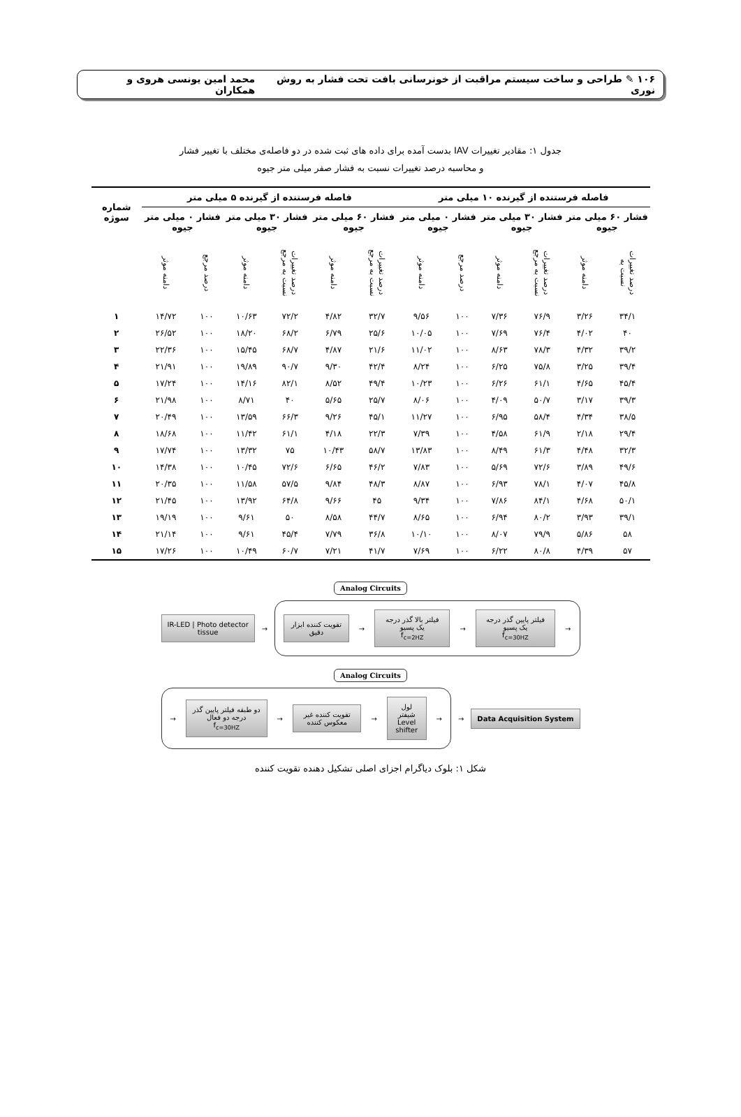۱۰۶ ✎ طراحی و ساخت سیستم مراقبت از خونرسانی بافت تحت فشار به روش نوری محمد امین یونسی هروی و همکاران
جدول ۱: مقادیر تغییرات IAV بدست آمده برای داده های ثبت شده در دو فاصله‌ی مختلف با تغییر فشار
و محاسبه درصد تغییرات نسبت به فشار صفر میلی متر جیوه
| فاصله فرستنده از گیرنده ۱۰ میلی متر | | | | | | فاصله فرستنده از گیرنده ۵ میلی متر | | | | | | شماره سوژه |
| --- | --- | --- | --- | --- | --- | --- | --- | --- | --- | --- | --- | --- |
| فشار ۶۰ میلی متر جیوه | | فشار ۳۰ میلی متر جیوه | | فشار ۰ میلی متر جیوه | | فشار ۶۰ میلی متر جیوه | | فشار ۳۰ میلی متر جیوه | | فشار ۰ میلی متر جیوه | | |
| درصد تغییرات نسبت به | دامنه موثر | درصد تغییرات نسبت به مرجع | دامنه موثر | درصد مرجع | دامنه موثر | درصد تغییرات نسبت به مرجع | دامنه موثر | درصد تغییرات نسبت به مرجع | دامنه موثر | درصد مرجع | دامنه موثر | |
| ۳۴/۱ | ۳/۲۶ | ۷۶/۹ | ۷/۳۶ | ۱۰۰ | ۹/۵۶ | ۳۲/۷ | ۴/۸۲ | ۷۲/۲ | ۱۰/۶۳ | ۱۰۰ | ۱۴/۷۲ | ۱ |
| ۴۰ | ۴/۰۲ | ۷۶/۴ | ۷/۶۹ | ۱۰۰ | ۱۰/۰۵ | ۲۵/۶ | ۶/۷۹ | ۶۸/۲ | ۱۸/۲۰ | ۱۰۰ | ۲۶/۵۲ | ۲ |
| ۳۹/۲ | ۴/۳۲ | ۷۸/۳ | ۸/۶۳ | ۱۰۰ | ۱۱/۰۲ | ۲۱/۶ | ۴/۸۷ | ۶۸/۷ | ۱۵/۴۵ | ۱۰۰ | ۲۲/۳۶ | ۳ |
| ۳۹/۴ | ۳/۲۵ | ۷۵/۸ | ۶/۲۵ | ۱۰۰ | ۸/۲۴ | ۴۲/۴ | ۹/۳۰ | ۹۰/۷ | ۱۹/۸۹ | ۱۰۰ | ۲۱/۹۱ | ۴ |
| ۴۵/۴ | ۴/۶۵ | ۶۱/۱ | ۶/۲۶ | ۱۰۰ | ۱۰/۲۳ | ۴۹/۴ | ۸/۵۲ | ۸۲/۱ | ۱۴/۱۶ | ۱۰۰ | ۱۷/۲۴ | ۵ |
| ۳۹/۳ | ۳/۱۷ | ۵۰/۷ | ۴/۰۹ | ۱۰۰ | ۸/۰۶ | ۲۵/۷ | ۵/۶۵ | ۴۰ | ۸/۷۱ | ۱۰۰ | ۲۱/۹۸ | ۶ |
| ۳۸/۵ | ۴/۳۴ | ۵۸/۴ | ۶/۹۵ | ۱۰۰ | ۱۱/۲۷ | ۴۵/۱ | ۹/۲۶ | ۶۶/۳ | ۱۳/۵۹ | ۱۰۰ | ۲۰/۴۹ | ۷ |
| ۲۹/۴ | ۲/۱۸ | ۶۱/۹ | ۴/۵۸ | ۱۰۰ | ۷/۳۹ | ۲۲/۳ | ۴/۱۸ | ۶۱/۱ | ۱۱/۴۲ | ۱۰۰ | ۱۸/۶۸ | ۸ |
| ۳۲/۳ | ۴/۴۸ | ۶۱/۳ | ۸/۴۹ | ۱۰۰ | ۱۳/۸۳ | ۵۸/۷ | ۱۰/۴۳ | ۷۵ | ۱۳/۳۲ | ۱۰۰ | ۱۷/۷۴ | ۹ |
| ۴۹/۶ | ۳/۸۹ | ۷۲/۶ | ۵/۶۹ | ۱۰۰ | ۷/۸۳ | ۴۶/۲ | ۶/۶۵ | ۷۲/۶ | ۱۰/۴۵ | ۱۰۰ | ۱۴/۳۸ | ۱۰ |
| ۴۵/۸ | ۴/۰۷ | ۷۸/۱ | ۶/۹۳ | ۱۰۰ | ۸/۸۷ | ۴۸/۳ | ۹/۸۴ | ۵۷/۵ | ۱۱/۵۸ | ۱۰۰ | ۲۰/۳۵ | ۱۱ |
| ۵۰/۱ | ۴/۶۸ | ۸۴/۱ | ۷/۸۶ | ۱۰۰ | ۹/۳۴ | ۴۵ | ۹/۶۶ | ۶۴/۸ | ۱۳/۹۲ | ۱۰۰ | ۲۱/۴۵ | ۱۲ |
| ۳۹/۱ | ۳/۹۳ | ۸۰/۲ | ۶/۹۴ | ۱۰۰ | ۸/۶۵ | ۴۴/۷ | ۸/۵۸ | ۵۰ | ۹/۶۱ | ۱۰۰ | ۱۹/۱۹ | ۱۳ |
| ۵۸ | ۵/۸۶ | ۷۹/۹ | ۸/۰۷ | ۱۰۰ | ۱۰/۱۰ | ۳۶/۸ | ۷/۷۹ | ۴۵/۴ | ۹/۶۱ | ۱۰۰ | ۲۱/۱۴ | ۱۴ |
| ۵۷ | ۴/۳۹ | ۸۰/۸ | ۶/۲۲ | ۱۰۰ | ۷/۶۹ | ۴۱/۷ | ۷/۲۱ | ۶۰/۷ | ۱۰/۴۹ | ۱۰۰ | ۱۷/۲۶ | ۱۵ |
Analog Circuits
IR-LED | Photo detector
tissue
→
تقویت کننده ابزار دقیق
→
فیلتر بالا گذر درجه یک پسیو
f<sub>c=2HZ</sub>
→
فیلتر پایین گذر درجه یک پسیو
f<sub>c=30HZ</sub>
→
Analog Circuits
→
دو طبقه فیلتر پایین گذر درجه دو فعال
f<sub>c=30HZ</sub>
→
تقویت کننده غیر معکوس کننده
→
لول شیفتر
Level shifter
→
→
Data Acquisition System
شکل ۱: بلوک دیاگرام اجزای اصلی تشکیل دهنده تقویت کننده